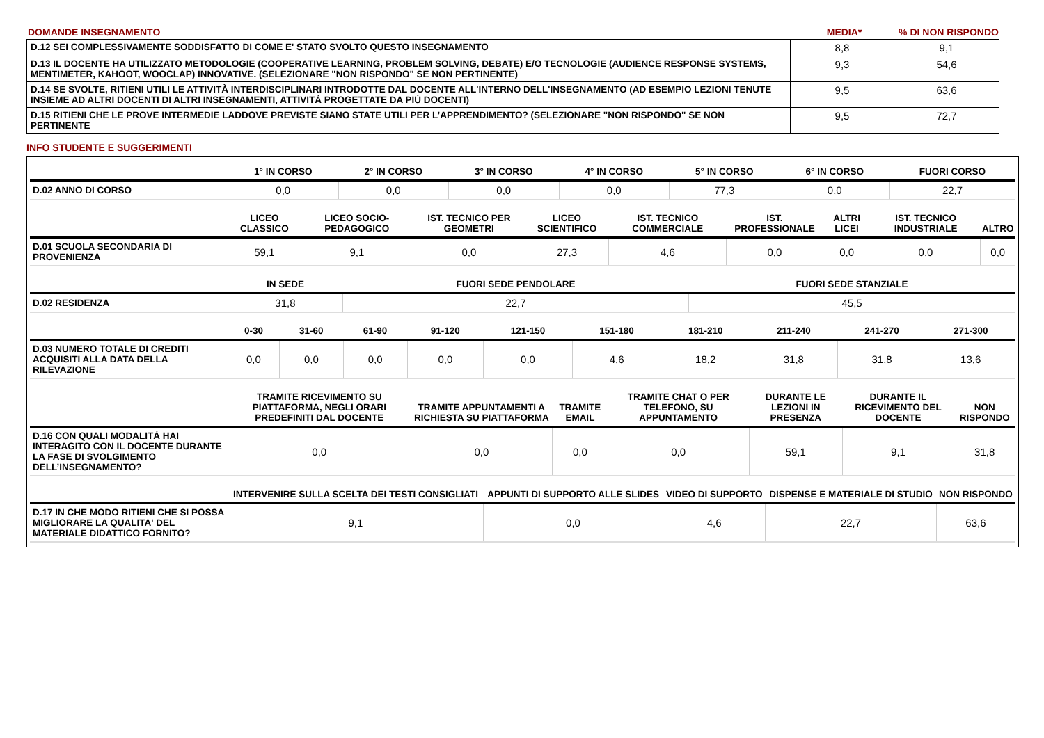DOMANDE INSEGNAMENTO MEDIA* % DI NON RISPONDO
| D.12 SEI COMPLESSIVAMENTE SODDISFATTO DI COME E' STATO SVOLTO QUESTO INSEGNAMENTO | 8,8 | 9,1 |
| D.13 IL DOCENTE HA UTILIZZATO METODOLOGIE (COOPERATIVE LEARNING, PROBLEM SOLVING, DEBATE) E/O TECNOLOGIE (AUDIENCE RESPONSE SYSTEMS, MENTIMETER, KAHOOT, WOOCLAP) INNOVATIVE. (SELEZIONARE "NON RISPONDO" SE NON PERTINENTE) | 9,3 | 54,6 |
| D.14 SE SVOLTE, RITIENI UTILI LE ATTIVITÀ INTERDISCIPLINARI INTRODOTTE DAL DOCENTE ALL'INTERNO DELL'INSEGNAMENTO (AD ESEMPIO LEZIONI TENUTE INSIEME AD ALTRI DOCENTI DI ALTRI INSEGNAMENTI, ATTIVITÀ PROGETTATE DA PIÙ DOCENTI) | 9,5 | 63,6 |
| D.15 RITIENI CHE LE PROVE INTERMEDIE LADDOVE PREVISTE SIANO STATE UTILI PER L’APPRENDIMENTO? (SELEZIONARE "NON RISPONDO" SE NON PERTINENTE | 9,5 | 72,7 |
INFO STUDENTE E SUGGERIMENTI
| | 1° IN CORSO | 2° IN CORSO | 3° IN CORSO | 4° IN CORSO | 5° IN CORSO | 6° IN CORSO | FUORI CORSO |
| --- | --- | --- | --- | --- | --- | --- | --- |
| D.02 ANNO DI CORSO | 0,0 | 0,0 | 0,0 | 0,0 | 77,3 | 0,0 | 22,7 |
| | LICEO CLASSICO | LICEO SOCIO-PEDAGOGICO | IST. TECNICO PER GEOMETRI | LICEO SCIENTIFICO | IST. TECNICO COMMERCIALE | IST. PROFESSIONALE | ALTRI LICEI | IST. TECNICO INDUSTRIALE | ALTRO |
| --- | --- | --- | --- | --- | --- | --- | --- | --- | --- |
| D.01 SCUOLA SECONDARIA DI PROVENIENZA | 59,1 | 9,1 | 0,0 | 27,3 | 4,6 | 0,0 | 0,0 | 0,0 | 0,0 |
| | IN SEDE | FUORI SEDE PENDOLARE | FUORI SEDE STANZIALE |
| --- | --- | --- | --- |
| D.02 RESIDENZA | 31,8 | 22,7 | 45,5 |
| | 0-30 | 31-60 | 61-90 | 91-120 | 121-150 | 151-180 | 181-210 | 211-240 | 241-270 | 271-300 |
| --- | --- | --- | --- | --- | --- | --- | --- | --- | --- | --- |
| D.03 NUMERO TOTALE DI CREDITI ACQUISITI ALLA DATA DELLA RILEVAZIONE | 0,0 | 0,0 | 0,0 | 0,0 | 0,0 | 4,6 | 18,2 | 31,8 | 31,8 | 13,6 |
| | TRAMITE RICEVIMENTO SU PIATTAFORMA, NEGLI ORARI PREDEFINITI DAL DOCENTE | TRAMITE APPUNTAMENTI A RICHIESTA SU PIATTAFORMA | TRAMITE EMAIL | TRAMITE CHAT O PER TELEFONO, SU APPUNTAMENTO | DURANTE LE LEZIONI IN PRESENZA | DURANTE IL RICEVIMENTO DEL DOCENTE | NON RISPONDO |
| --- | --- | --- | --- | --- | --- | --- | --- |
| D.16 CON QUALI MODALITÀ HAI INTERAGITO CON IL DOCENTE DURANTE LA FASE DI SVOLGIMENTO DELL’INSEGNAMENTO? | 0,0 | 0,0 | 0,0 | 0,0 | 59,1 | 9,1 | 31,8 |
| | INTERVENIRE SULLA SCELTA DEI TESTI CONSIGLIATI | APPUNTI DI SUPPORTO ALLE SLIDES | VIDEO DI SUPPORTO | DISPENSE E MATERIALE DI STUDIO | NON RISPONDO |
| --- | --- | --- | --- | --- | --- |
| D.17 IN CHE MODO RITIENI CHE SI POSSA MIGLIORARE LA QUALITA' DEL MATERIALE DIDATTICO FORNITO? | 9,1 | 0,0 | 4,6 | 22,7 | 63,6 |